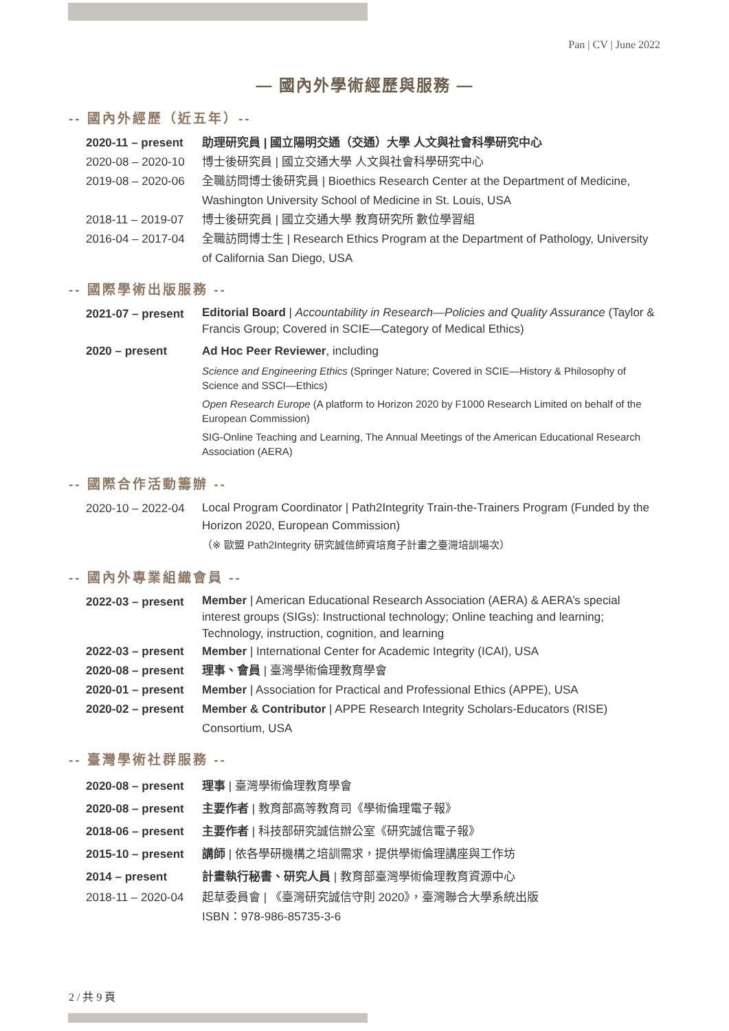Pan | CV | June 2022
— 國內外學術經歷與服務 —
-- 國內外經歷（近五年）--
2020-11 – present
助理研究員 | 國立陽明交通（交通）大學 人文與社會科學研究中心
2020-08 – 2020-10
博士後研究員 | 國立交通大學 人文與社會科學研究中心
2019-08 – 2020-06
全職訪問博士後研究員 | Bioethics Research Center at the Department of Medicine, Washington University School of Medicine in St. Louis, USA
2018-11 – 2019-07
博士後研究員 | 國立交通大學 教育研究所 數位學習組
2016-04 – 2017-04
全職訪問博士生 | Research Ethics Program at the Department of Pathology, University of California San Diego, USA
-- 國際學術出版服務 --
2021-07 – present
Editorial Board | Accountability in Research—Policies and Quality Assurance (Taylor & Francis Group; Covered in SCIE—Category of Medical Ethics)
2020 – present Ad Hoc Peer Reviewer, including
Science and Engineering Ethics (Springer Nature; Covered in SCIE—History & Philosophy of Science and SSCI—Ethics)
Open Research Europe (A platform to Horizon 2020 by F1000 Research Limited on behalf of the European Commission)
SIG-Online Teaching and Learning, The Annual Meetings of the American Educational Research Association (AERA)
-- 國際合作活動籌辦 --
2020-10 – 2022-04
Local Program Coordinator | Path2Integrity Train-the-Trainers Program (Funded by the Horizon 2020, European Commission)
（※ 歐盟 Path2Integrity 研究誠信師資培育子計畫之臺灣培訓場次）
-- 國內外專業組織會員 --
2022-03 – present
Member | American Educational Research Association (AERA) & AERA’s special interest groups (SIGs): Instructional technology; Online teaching and learning; Technology, instruction, cognition, and learning
2022-03 – present
Member | International Center for Academic Integrity (ICAI), USA
2020-08 – present
理事、會員 | 臺灣學術倫理教育學會
2020-01 – present
Member | Association for Practical and Professional Ethics (APPE), USA
2020-02 – present
Member & Contributor | APPE Research Integrity Scholars-Educators (RISE) Consortium, USA
-- 臺灣學術社群服務 --
2020-08 – present
理事 | 臺灣學術倫理教育學會
2020-08 – present
主要作者 | 教育部高等教育司《學術倫理電子報》
2018-06 – present
主要作者 | 科技部研究誠信辦公室《研究誠信電子報》
2015-10 – present
講師 | 依各學研機構之培訓需求，提供學術倫理講座與工作坊
2014 – present 計畫執行秘書、研究人員 | 教育部臺灣學術倫理教育資源中心
2018-11 – 2020-04
起草委員會 | 《臺灣研究誠信守則 2020》，臺灣聯合大學系統出版
ISBN：978-986-85735-3-6
2 / 共 9 頁